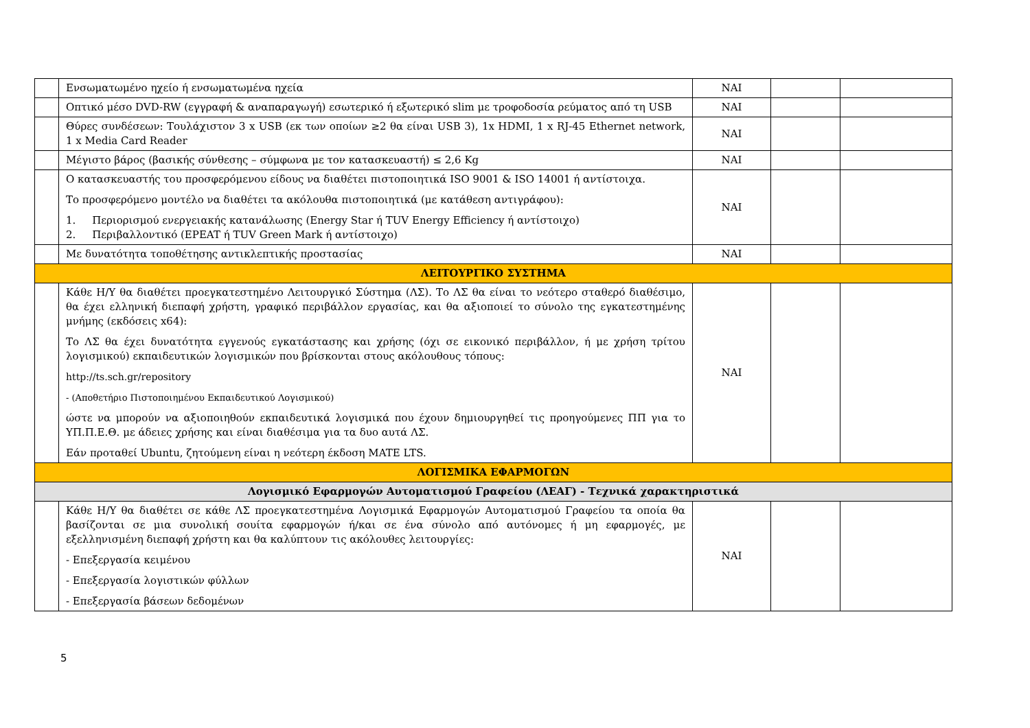| | Ενσωματωμένο ηχείο ή ενσωματωμένα ηχεία | ΝΑΙ | | |
| | Οπτικό μέσο DVD-RW (εγγραφή & αναπαραγωγή) εσωτερικό ή εξωτερικό slim με τροφοδοσία ρεύματος από τη USB | ΝΑΙ | | |
| | Θύρες συνδέσεων: Τουλάχιστον 3 x USB (εκ των οποίων ≥2 θα είναι USB 3), 1x HDMI, 1 x RJ-45 Ethernet network, 1 x Media Card Reader | ΝΑΙ | | |
| | Μέγιστο βάρος (βασικής σύνθεσης – σύμφωνα με τον κατασκευαστή) ≤ 2,6 Kg | ΝΑΙ | | |
| | Ο κατασκευαστής του προσφερόμενου είδους να διαθέτει πιστοποιητικά ISO 9001 & ISO 14001 ή αντίστοιχα. Το προσφερόμενο μοντέλο να διαθέτει τα ακόλουθα πιστοποιητικά (με κατάθεση αντιγράφου): 1. Περιορισμού ενεργειακής κατανάλωσης (Energy Star ή TUV Energy Efficiency ή αντίστοιχο) 2. Περιβαλλοντικό (EPEAT ή TUV Green Mark ή αντίστοιχο) | ΝΑΙ | | |
| | Με δυνατότητα τοποθέτησης αντικλεπτικής προστασίας | ΝΑΙ | | |
| ΛΕΙΤΟΥΡΓΙΚΟ ΣΥΣΤΗΜΑ | | | | |
| | Κάθε Η/Υ θα διαθέτει προεγκατεστημένο Λειτουργικό Σύστημα (ΛΣ). Το ΛΣ θα είναι το νεότερο σταθερό διαθέσιμο, θα έχει ελληνική διεπαφή χρήστη, γραφικό περιβάλλον εργασίας, και θα αξιοποιεί το σύνολο της εγκατεστημένης μνήμης (εκδόσεις x64): Το ΛΣ θα έχει δυνατότητα εγγενούς εγκατάστασης και χρήσης (όχι σε εικονικό περιβάλλον, ή με χρήση τρίτου λογισμικού) εκπαιδευτικών λογισμικών που βρίσκονται στους ακόλουθους τόπους: http://ts.sch.gr/repository - (Αποθετήριο Πιστοποιημένου Εκπαιδευτικού Λογισμικού) ώστε να μπορούν να αξιοποιηθούν εκπαιδευτικά λογισμικά που έχουν δημιουργηθεί τις προηγούμενες ΠΠ για το ΥΠ.Π.Ε.Θ. με άδειες χρήσης και είναι διαθέσιμα για τα δυο αυτά ΛΣ. Εάν προταθεί Ubuntu, ζητούμενη είναι η νεότερη έκδοση MATE LTS. | ΝΑΙ | | |
| ΛΟΓΙΣΜΙΚΑ ΕΦΑΡΜΟΓΩΝ | | | | |
| Λογισμικό Εφαρμογών Αυτοματισμού Γραφείου (ΛΕΑΓ) - Τεχνικά χαρακτηριστικά | | | | |
| | Κάθε Η/Υ θα διαθέτει σε κάθε ΛΣ προεγκατεστημένα Λογισμικά Εφαρμογών Αυτοματισμού Γραφείου τα οποία θα βασίζονται σε μια συνολική σουίτα εφαρμογών ή/και σε ένα σύνολο από αυτόνομες ή μη εφαρμογές, με εξελληνισμένη διεπαφή χρήστη και θα καλύπτουν τις ακόλουθες λειτουργίες: - Επεξεργασία κειμένου - Επεξεργασία λογιστικών φύλλων - Επεξεργασία βάσεων δεδομένων | ΝΑΙ | | |
5